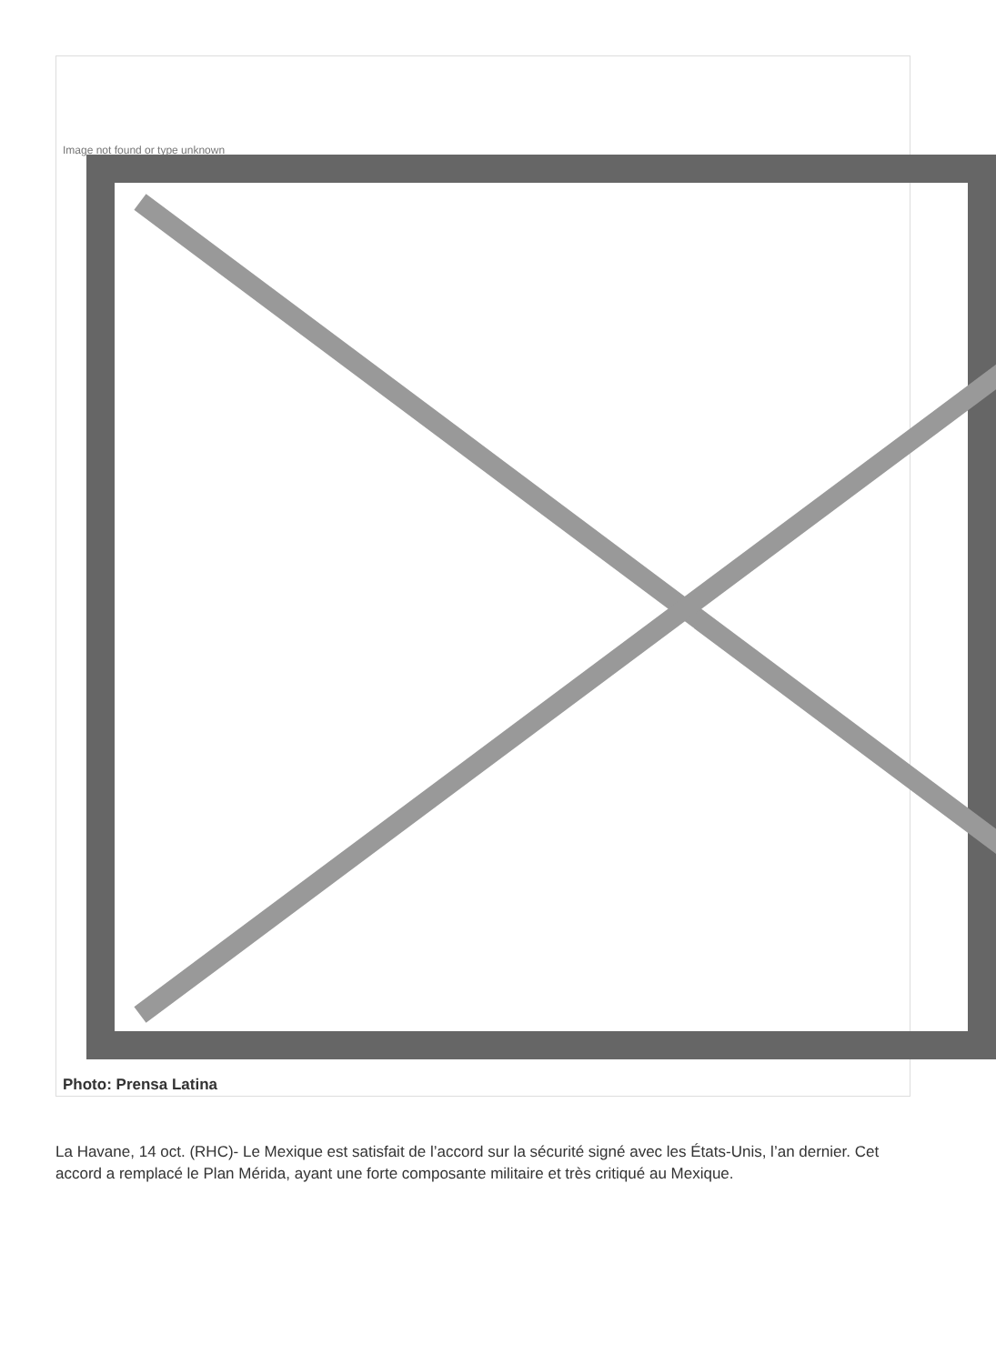Image not found or type unknown
Photo: Prensa Latina
La Havane, 14 oct. (RHC)- Le Mexique est satisfait de l’accord sur la sécurité signé avec les États-Unis, l’an dernier. Cet accord a remplacé le Plan Mérida, ayant une forte composante militaire et très critiqué au Mexique.